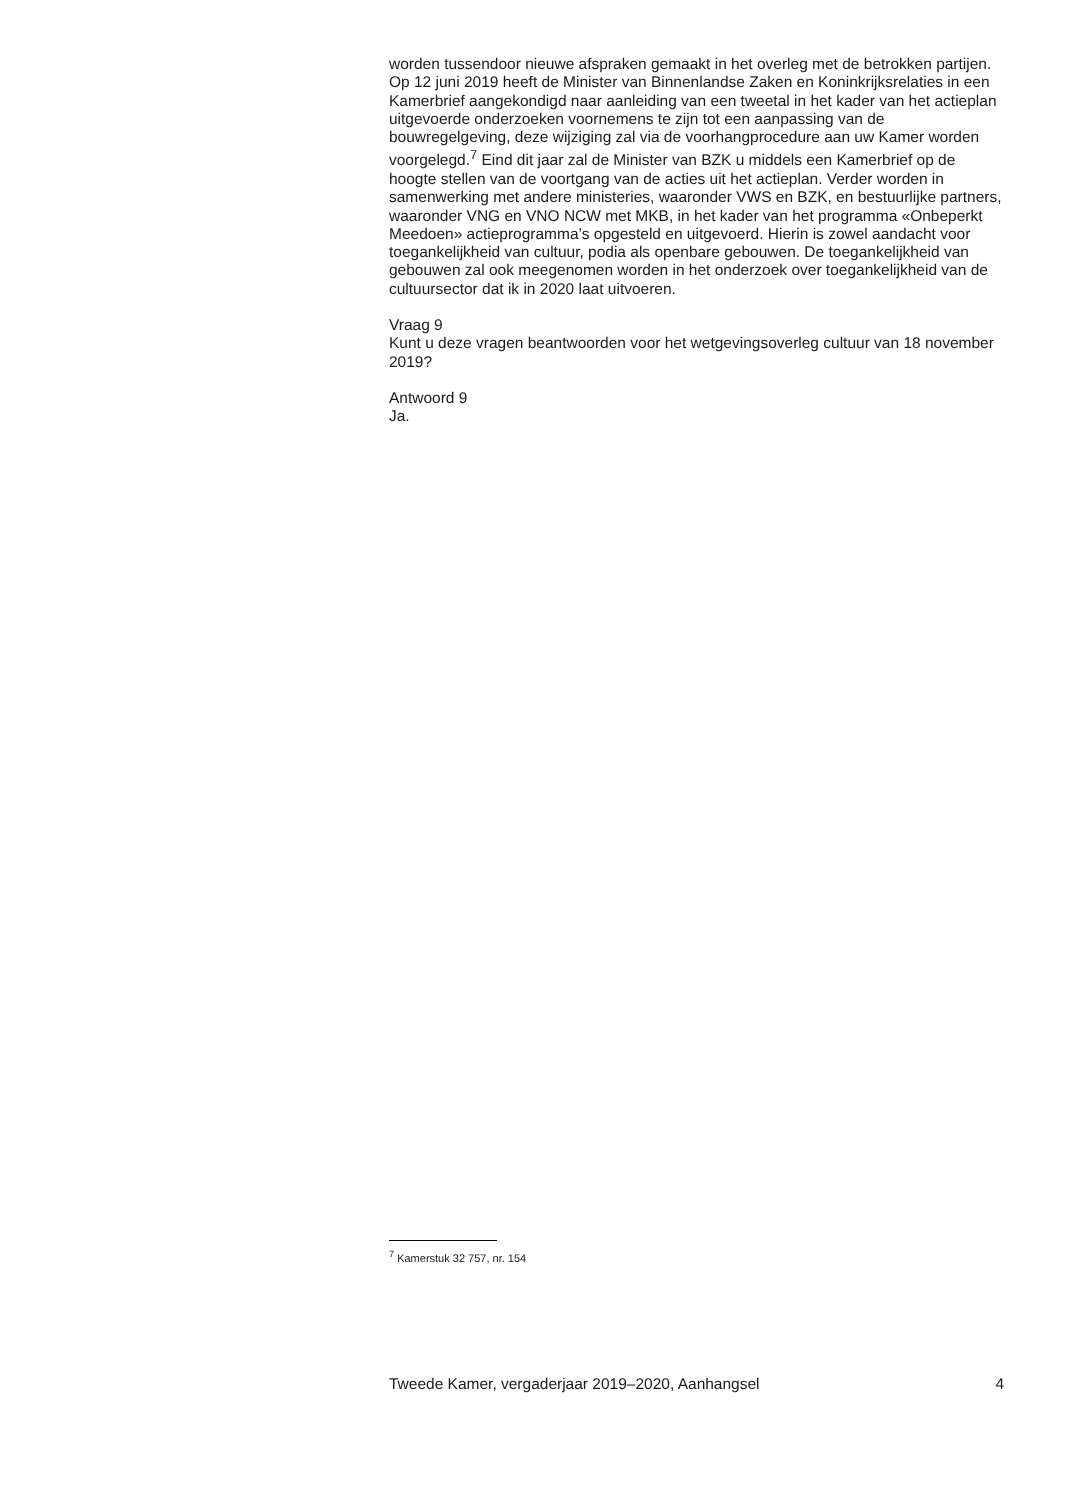worden tussendoor nieuwe afspraken gemaakt in het overleg met de betrokken partijen. Op 12 juni 2019 heeft de Minister van Binnenlandse Zaken en Koninkrijksrelaties in een Kamerbrief aangekondigd naar aanleiding van een tweetal in het kader van het actieplan uitgevoerde onderzoeken voornemens te zijn tot een aanpassing van de bouwregelgeving, deze wijziging zal via de voorhangprocedure aan uw Kamer worden voorgelegd.<sup>7</sup> Eind dit jaar zal de Minister van BZK u middels een Kamerbrief op de hoogte stellen van de voortgang van de acties uit het actieplan. Verder worden in samenwerking met andere ministeries, waaronder VWS en BZK, en bestuurlijke partners, waaronder VNG en VNO NCW met MKB, in het kader van het programma «Onbeperkt Meedoen» actieprogramma’s opgesteld en uitgevoerd. Hierin is zowel aandacht voor toegankelijkheid van cultuur, podia als openbare gebouwen. De toegankelijkheid van gebouwen zal ook meegenomen worden in het onderzoek over toegankelijkheid van de cultuursector dat ik in 2020 laat uitvoeren.
Vraag 9
Kunt u deze vragen beantwoorden voor het wetgevingsoverleg cultuur van 18 november 2019?
Antwoord 9
Ja.
<sup>7</sup> Kamerstuk 32 757, nr. 154
Tweede Kamer, vergaderjaar 2019–2020, Aanhangsel 4